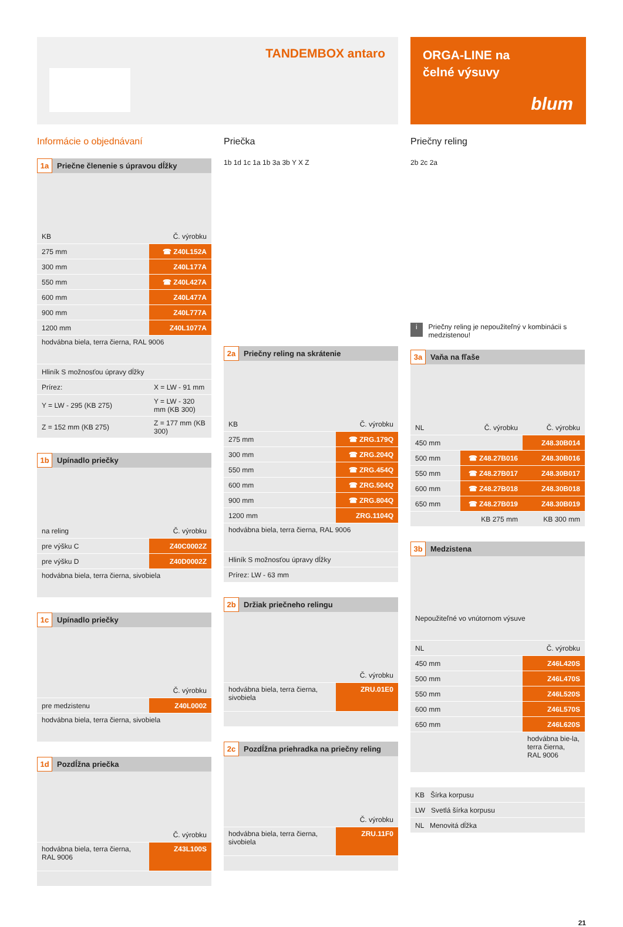TANDEMBOX antaro
ORGA-LINE na
čelné výsuvy
blum
Informácie o objednávaní
1a Priečne členenie s úpravou dĺžky
| KB | Č. výrobku |
| 275 mm | ☎ Z40L152A |
| 300 mm | Z40L177A |
| 550 mm | ☎ Z40L427A |
| 600 mm | Z40L477A |
| 900 mm | Z40L777A |
| 1200 mm | Z40L1077A |
| hodvábna biela, terra čierna, RAL 9006 | |
| Hliník S možnosťou úpravy dĺžky | |
| Prírez: | X = LW - 91 mm |
| Y = LW - 295 (KB 275) | Y = LW - 320 mm (KB 300) |
| Z = 152 mm (KB 275) | Z = 177 mm (KB 300) |
1b Upínadlo priečky
| na reling | Č. výrobku |
| pre výšku C | Z40C0002Z |
| pre výšku D | Z40D0002Z |
| hodvábna biela, terra čierna, sivobiela | |
1c Upínadlo priečky
| | Č. výrobku |
| pre medzistenu | Z40L0002 |
| hodvábna biela, terra čierna, sivobiela | |
1d Pozdĺžna priečka
| | Č. výrobku |
| hodvábna biela, terra čierna, RAL 9006 | Z43L100S |
Priečka
1b 1d 1c 1a 1b 3a 3b Y X Z
2a Priečny reling na skrátenie
| KB | Č. výrobku |
| 275 mm | ☎ ZRG.179Q |
| 300 mm | ☎ ZRG.204Q |
| 550 mm | ☎ ZRG.454Q |
| 600 mm | ☎ ZRG.504Q |
| 900 mm | ☎ ZRG.804Q |
| 1200 mm | ZRG.1104Q |
| hodvábna biela, terra čierna, RAL 9006 | |
| Hliník S možnosťou úpravy dĺžky | |
| Prírez: LW - 63 mm | |
2b Držiak priečneho relingu
| | Č. výrobku |
| hodvábna biela, terra čierna, sivobiela | ZRU.01E0 |
2c Pozdĺžna priehradka na priečny reling
| | Č. výrobku |
| hodvábna biela, terra čierna, sivobiela | ZRU.11F0 |
Priečny reling
2b 2c 2a
i Priečny reling je nepoužiteľný v kombinácii s medzistenou!
3a Vaňa na fľaše
| NL | Č. výrobku | Č. výrobku |
| 450 mm | | Z48.30B014 |
| 500 mm | ☎ Z48.27B016 | Z48.30B016 |
| 550 mm | ☎ Z48.27B017 | Z48.30B017 |
| 600 mm | ☎ Z48.27B018 | Z48.30B018 |
| 650 mm | ☎ Z48.27B019 | Z48.30B019 |
| | KB 275 mm | KB 300 mm |
3b Medzistena
| Nepoužiteľné vo vnútornom výsuve | |
| NL | Č. výrobku |
| 450 mm | Z46L420S |
| 500 mm | Z46L470S |
| 550 mm | Z46L520S |
| 600 mm | Z46L570S |
| 650 mm | Z46L620S |
| | hodvábna bie-la, terra čierna, RAL 9006 |
| KB Šírka korpusu |
| LW Svetlá šírka korpusu |
| NL Menovitá dĺžka |
21